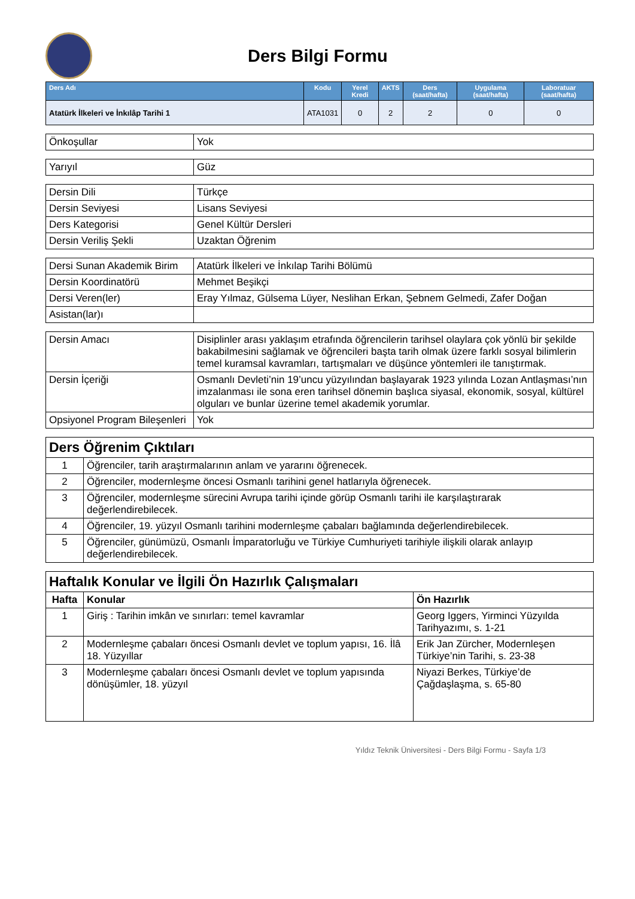Ders Bilgi Formu
| Ders Adı | Kodu | Yerel Kredi | AKTS | Ders (saat/hafta) | Uygulama (saat/hafta) | Laboratuar (saat/hafta) |
| --- | --- | --- | --- | --- | --- | --- |
| Atatürk İlkeleri ve İnkılâp Tarihi 1 | ATA1031 | 0 | 2 | 2 | 0 | 0 |
| Önkoşullar | Yok |
| Yarıyıl | Güz |
| Dersin Dili | Türkçe |
| Dersin Seviyesi | Lisans Seviyesi |
| Ders Kategorisi | Genel Kültür Dersleri |
| Dersin Veriliş Şekli | Uzaktan Öğrenim |
| Dersi Sunan Akademik Birim | Atatürk İlkeleri ve İnkılap Tarihi Bölümü |
| Dersin Koordinatörü | Mehmet Beşikçi |
| Dersi Veren(ler) | Eray Yılmaz, Gülsema Lüyer, Neslihan Erkan, Şebnem Gelmedi, Zafer Doğan |
| Asistan(lar)ı | |
| Dersin Amacı | Disiplinler arası yaklaşım etrafında öğrencilerin tarihsel olaylara çok yönlü bir şekilde bakabilmesini sağlamak ve öğrencileri başta tarih olmak üzere farklı sosyal bilimlerin temel kuramsal kavramları, tartışmaları ve düşünce yöntemleri ile tanıştırmak. |
| Dersin İçeriği | Osmanlı Devleti’nin 19’uncu yüzyılından başlayarak 1923 yılında Lozan Antlaşması’nın imzalanması ile sona eren tarihsel dönemin başlıca siyasal, ekonomik, sosyal, kültürel olguları ve bunlar üzerine temel akademik yorumlar. |
| Opsiyonel Program Bileşenleri | Yok |
| Ders Öğrenim Çıktıları | |
| 1 | Öğrenciler, tarih araştırmalarının anlam ve yararını öğrenecek. |
| 2 | Öğrenciler, modernleşme öncesi Osmanlı tarihini genel hatlarıyla öğrenecek. |
| 3 | Öğrenciler, modernleşme sürecini Avrupa tarihi içinde görüp Osmanlı tarihi ile karşılaştırarak değerlendirebilecek. |
| 4 | Öğrenciler, 19. yüzyıl Osmanlı tarihini modernleşme çabaları bağlamında değerlendirebilecek. |
| 5 | Öğrenciler, günümüzü, Osmanlı İmparatorluğu ve Türkiye Cumhuriyeti tarihiyle ilişkili olarak anlayıp değerlendirebilecek. |
| Haftalık Konular ve İlgili Ön Hazırlık Çalışmaları | | |
| Hafta | Konular | Ön Hazırlık |
| 1 | Giriş : Tarihin imkân ve sınırları: temel kavramlar | Georg Iggers, Yirminci Yüzyılda Tarihyazımı, s. 1-21 |
| 2 | Modernleşme çabaları öncesi Osmanlı devlet ve toplum yapısı, 16. İlâ 18. Yüzyıllar | Erik Jan Zürcher, Modernleşen Türkiye’nin Tarihi, s. 23-38 |
| 3 | Modernleşme çabaları öncesi Osmanlı devlet ve toplum yapısında dönüşümler, 18. yüzyıl | Niyazi Berkes, Türkiye’de Çağdaşlaşma, s. 65-80 |
Yıldız Teknik Üniversitesi - Ders Bilgi Formu - Sayfa 1/3